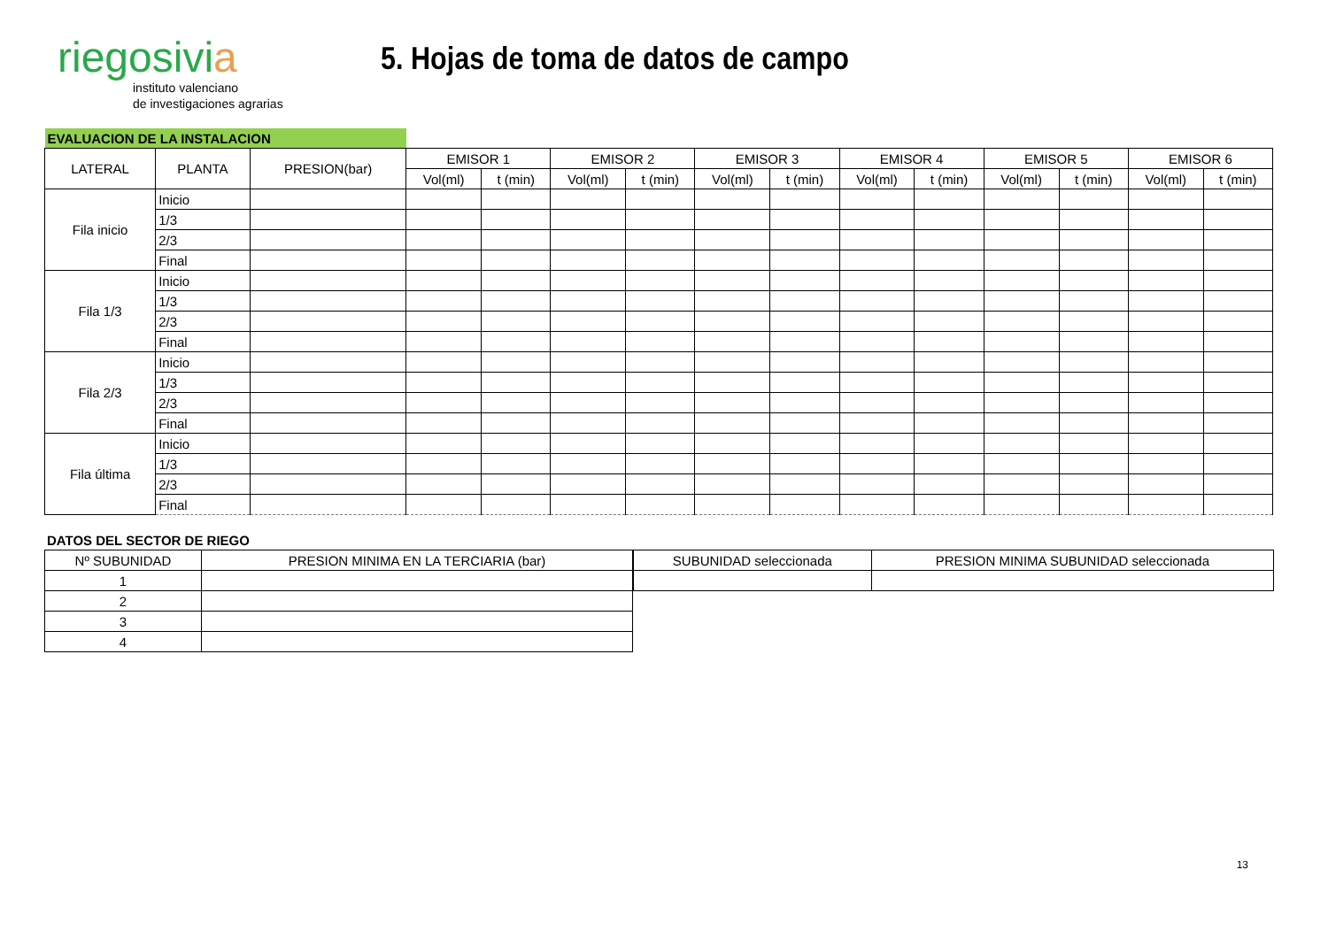riegosivia
instituto valenciano
de investigaciones agrarias
5. Hojas de toma de datos de campo
| EVALUACION DE LA INSTALACION | | | | | | | | | | | | | | |
| LATERAL | PLANTA | PRESION(bar) | EMISOR 1 | | EMISOR 2 | | EMISOR 3 | | EMISOR 4 | | EMISOR 5 | | EMISOR 6 | |
| | | | Vol(ml) | t (min) | Vol(ml) | t (min) | Vol(ml) | t (min) | Vol(ml) | t (min) | Vol(ml) | t (min) | Vol(ml) | t (min) |
| Fila inicio | Inicio | | | | | | | | | | | | | |
| | 1/3 | | | | | | | | | | | | | |
| | 2/3 | | | | | | | | | | | | | |
| | Final | | | | | | | | | | | | | |
| Fila 1/3 | Inicio | | | | | | | | | | | | | |
| | 1/3 | | | | | | | | | | | | | |
| | 2/3 | | | | | | | | | | | | | |
| | Final | | | | | | | | | | | | | |
| Fila 2/3 | Inicio | | | | | | | | | | | | | |
| | 1/3 | | | | | | | | | | | | | |
| | 2/3 | | | | | | | | | | | | | |
| | Final | | | | | | | | | | | | | |
| Fila última | Inicio | | | | | | | | | | | | | |
| | 1/3 | | | | | | | | | | | | | |
| | 2/3 | | | | | | | | | | | | | |
| | Final | | | | | | | | | | | | | |
DATOS DEL SECTOR DE RIEGO
| Nº SUBUNIDAD | PRESION MINIMA EN LA TERCIARIA (bar) |
| --- | --- |
| 1 | |
| 2 | |
| 3 | |
| 4 | |
| SUBUNIDAD seleccionada | PRESION MINIMA SUBUNIDAD seleccionada |
| --- | --- |
13